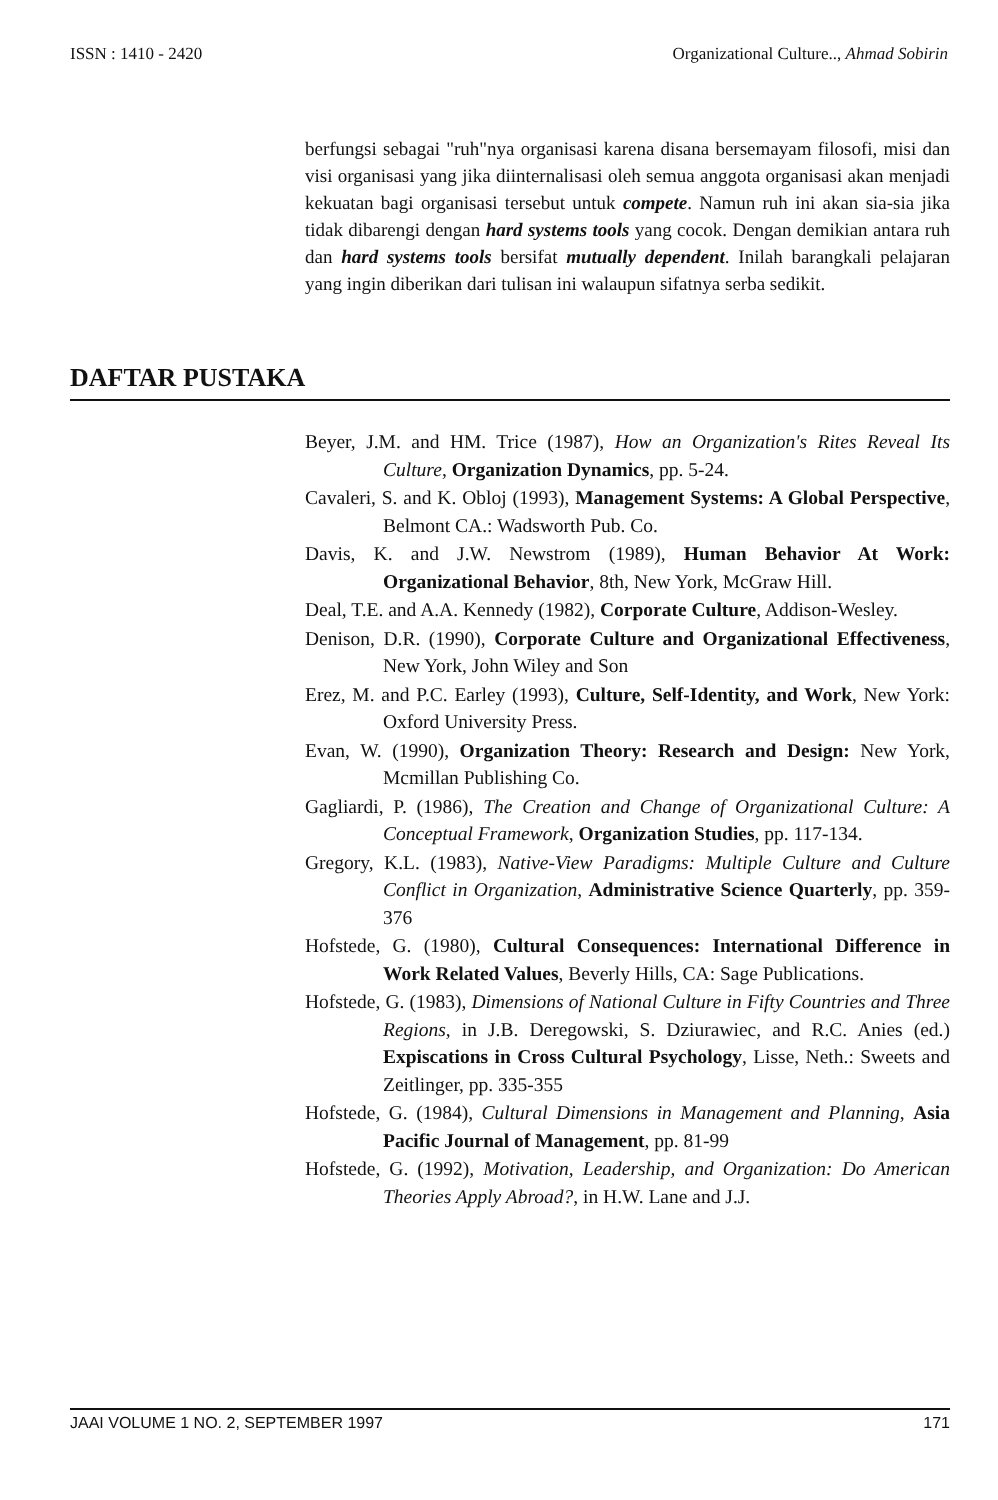ISSN : 1410 - 2420 Organizational Culture.., Ahmad Sobirin
berfungsi sebagai "ruh"nya organisasi karena disana bersemayam filosofi, misi dan visi organisasi yang jika diinternalisasi oleh semua anggota organisasi akan menjadi kekuatan bagi organisasi tersebut untuk compete. Namun ruh ini akan sia-sia jika tidak dibarengi dengan hard systems tools yang cocok. Dengan demikian antara ruh dan hard systems tools bersifat mutually dependent. Inilah barangkali pelajaran yang ingin diberikan dari tulisan ini walaupun sifatnya serba sedikit.
DAFTAR PUSTAKA
Beyer, J.M. and HM. Trice (1987), How an Organization's Rites Reveal Its Culture, Organization Dynamics, pp. 5-24.
Cavaleri, S. and K. Obloj (1993), Management Systems: A Global Perspective, Belmont CA.: Wadsworth Pub. Co.
Davis, K. and J.W. Newstrom (1989), Human Behavior At Work: Organizational Behavior, 8th, New York, McGraw Hill.
Deal, T.E. and A.A. Kennedy (1982), Corporate Culture, Addison-Wesley.
Denison, D.R. (1990), Corporate Culture and Organizational Effectiveness, New York, John Wiley and Son
Erez, M. and P.C. Earley (1993), Culture, Self-Identity, and Work, New York: Oxford University Press.
Evan, W. (1990), Organization Theory: Research and Design: New York, Mcmillan Publishing Co.
Gagliardi, P. (1986), The Creation and Change of Organizational Culture: A Conceptual Framework, Organization Studies, pp. 117-134.
Gregory, K.L. (1983), Native-View Paradigms: Multiple Culture and Culture Conflict in Organization, Administrative Science Quarterly, pp. 359-376
Hofstede, G. (1980), Cultural Consequences: International Difference in Work Related Values, Beverly Hills, CA: Sage Publications.
Hofstede, G. (1983), Dimensions of National Culture in Fifty Countries and Three Regions, in J.B. Deregowski, S. Dziurawiec, and R.C. Anies (ed.) Expiscations in Cross Cultural Psychology, Lisse, Neth.: Sweets and Zeitlinger, pp. 335-355
Hofstede, G. (1984), Cultural Dimensions in Management and Planning, Asia Pacific Journal of Management, pp. 81-99
Hofstede, G. (1992), Motivation, Leadership, and Organization: Do American Theories Apply Abroad?, in H.W. Lane and J.J.
JAAI VOLUME 1 NO. 2, SEPTEMBER 1997 171